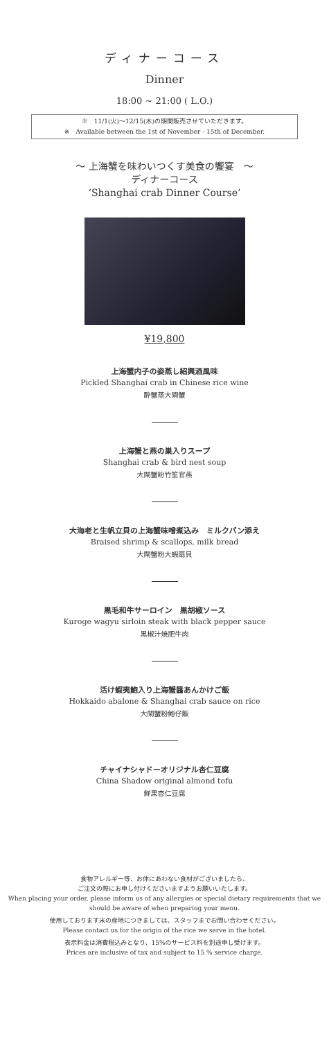ディナーコース
Dinner
18:00 ~ 21:00 ( L.O.)
※　11/1(火)～12/15(木)の期間販売させていただきます。
※　Available between the 1st of November - 15th of December.
～ 上海蟹を味わいつくす美食の饗宴　～
ディナーコース
‘Shanghai crab Dinner Course’
¥19,800
上海蟹内子の姿蒸し紹興酒風味
Pickled Shanghai crab in Chinese rice wine
酔蟹蒸大閘蟹
上海蟹と燕の巣入りスープ
Shanghai crab & bird nest soup
大閘蟹粉竹笙官燕
大海老と生帆立貝の上海蟹味噌煮込み　ミルクパン添え
Braised shrimp & scallops, milk bread
大閘蟹粉大蝦扇貝
黒毛和牛サーロイン　黒胡椒ソース
Kuroge wagyu sirloin steak with black pepper sauce
黒椒汁焼肥牛肉
活け蝦夷鮑入り上海蟹醤あんかけご飯
Hokkaido abalone & Shanghai crab sauce on rice
大閘蟹粉鮑仔飯
チャイナシャドーオリジナル杏仁豆腐
China Shadow original almond tofu
鮮果杏仁豆腐
食物アレルギー等、お体にあわない食材がございましたら、
ご注文の際にお申し付けくださいますようお願いいたします。
When placing your order, please inform us of any allergies or special dietary requirements that we should be aware of when preparing your menu.
使用しております米の産地につきましては、スタッフまでお問い合わせください。
Please contact us for the origin of the rice we serve in the hotel.
表示料金は消費税込みとなり、15%のサービス料を別途申し受けます。
Prices are inclusive of tax and subject to 15 % service charge.